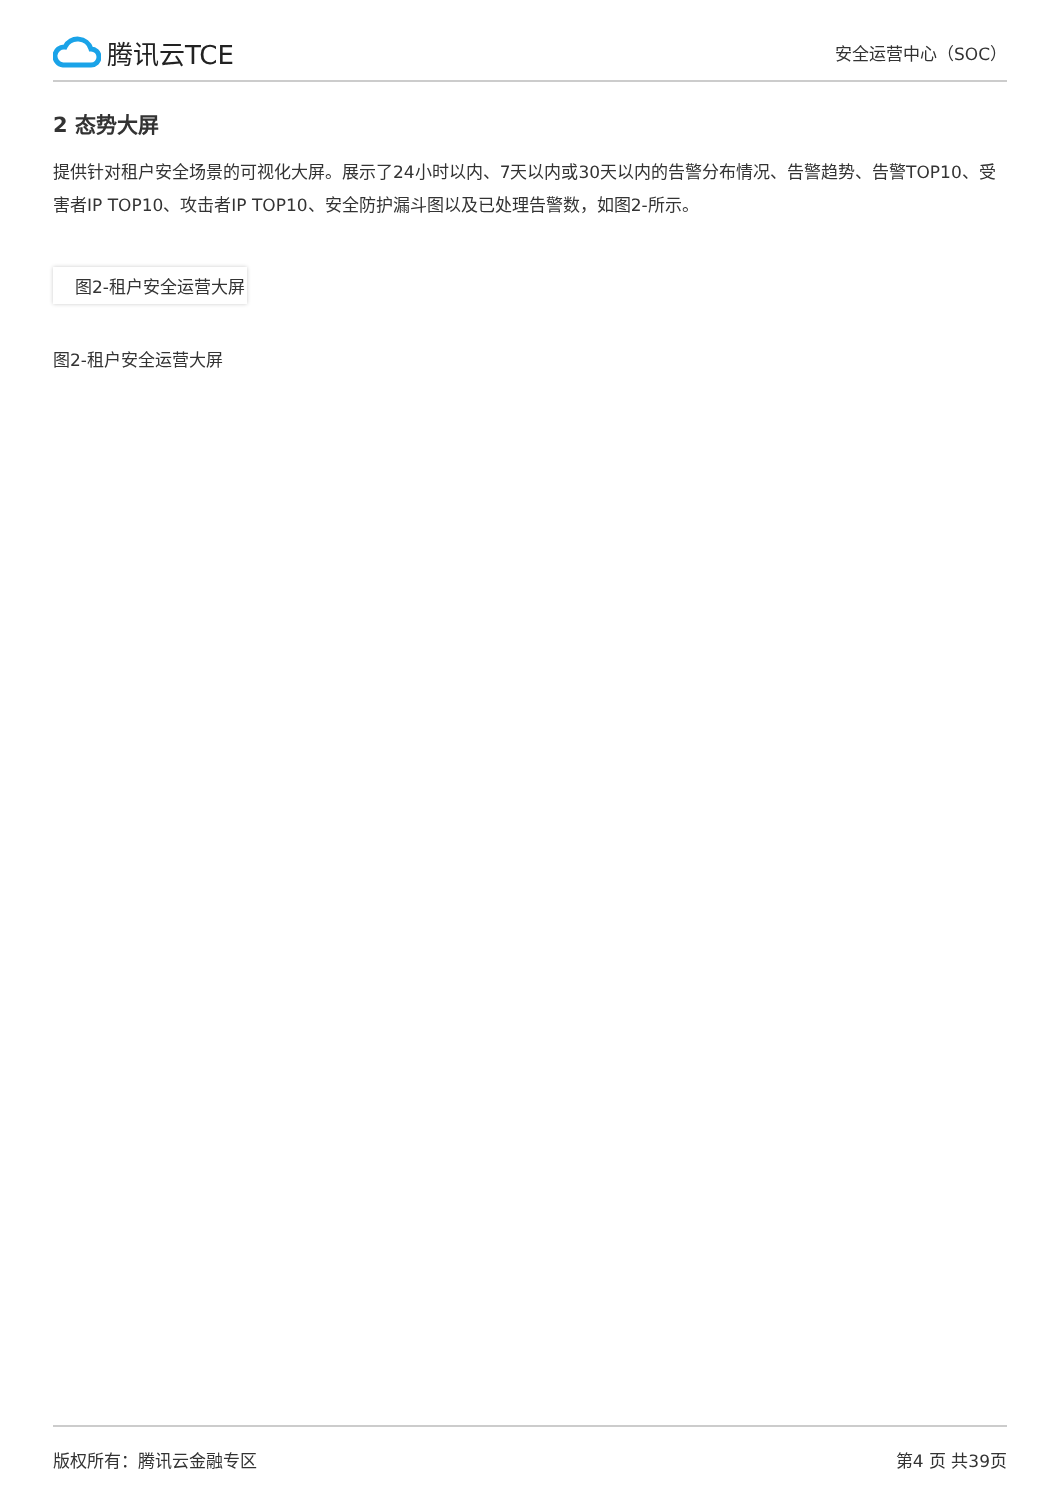腾讯云TCE
安全运营中心（SOC）
2 态势大屏
提供针对租户安全场景的可视化大屏。展示了24小时以内、7天以内或30天以内的告警分布情况、告警趋势、告警TOP10、受害者IP TOP10、攻击者IP TOP10、安全防护漏斗图以及已处理告警数，如图2-所示。
图2-租户安全运营大屏
图2-租户安全运营大屏
版权所有：腾讯云金融专区 第4 页 共39页